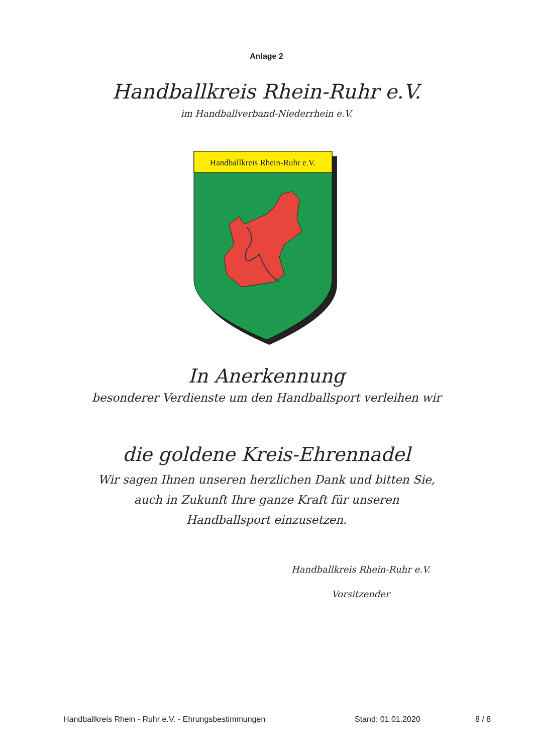Anlage 2
Handballkreis Rhein-Ruhr e.V.
im Handballverband-Niederrhein e.V.
Handballkreis Rhein-Ruhr e.V.
In Anerkennung
besonderer Verdienste um den Handballsport verleihen wir
die goldene Kreis-Ehrennadel
Wir sagen Ihnen unseren herzlichen Dank und bitten Sie,
auch in Zukunft Ihre ganze Kraft für unseren
Handballsport einzusetzen.
Handballkreis Rhein-Ruhr e.V.
Vorsitzender
Handballkreis Rhein - Ruhr e.V. - Ehrungsbestimmungen Stand: 01.01.2020 8 / 8